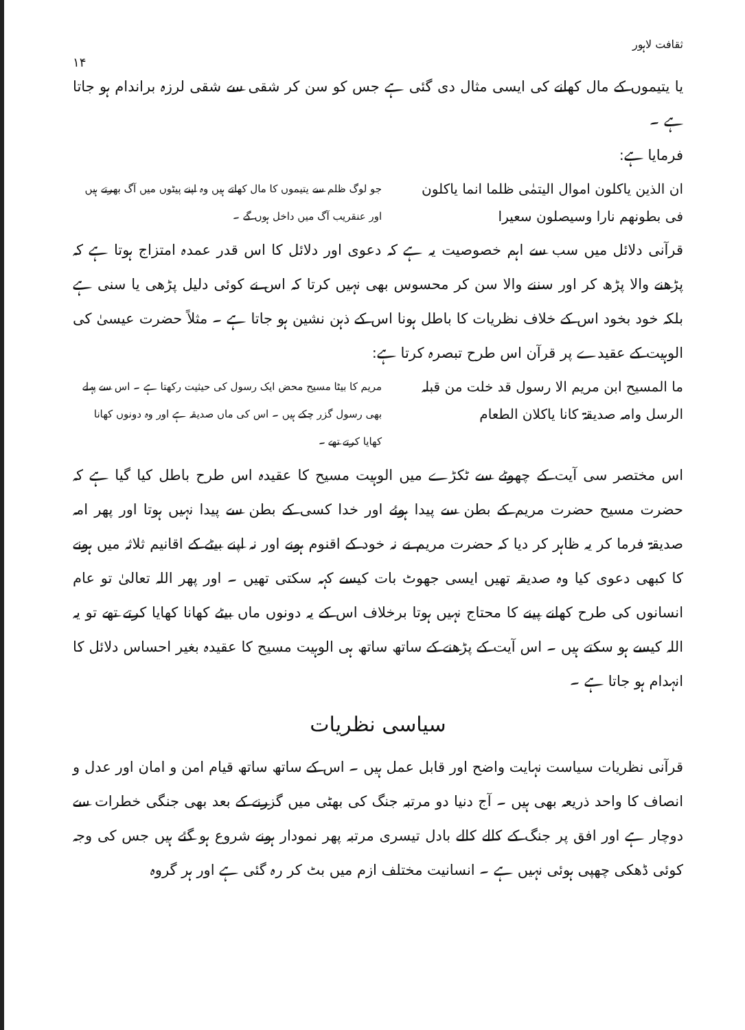ثقافت لاہور
۱۴
یا یتیموں کے مال کھانے کی ایسی مثال دی گئی ہے جس کو سن کر شقی سے شقی لرزہ براندام ہو جاتا ہے ۔
فرمایا ہے:
ان الذین یاکلون اموال الیتمٰی ظلما انما یاکلون فی بطونھم نارا وسیصلون سعیرا
جو لوگ ظلم سے یتیموں کا مال کھاتے ہیں وہ اپنے پیٹوں میں آگ بھرتے ہیں اور عنقریب آگ میں داخل ہوں گے ۔
قرآنی دلائل میں سب سے اہم خصوصیت یہ ہے کہ دعوی اور دلائل کا اس قدر عمدہ امتزاج ہوتا ہے کہ پڑھنے والا پڑھ کر اور سننے والا سن کر محسوس بھی نہیں کرتا کہ اس نے کوئی دلیل پڑھی یا سنی ہے بلکہ خود بخود اس کے خلاف نظریات کا باطل ہونا اس کے ذہن نشین ہو جاتا ہے ۔ مثلاً حضرت عیسیٰ کی الوہیت کے عقیدے پر قرآن اس طرح تبصرہ کرتا ہے:
ما المسیح ابن مریم الا رسول قد خلت من قبلہ الرسل وامہ صدیقۃ کانا یاکلان الطعام
مریم کا بیٹا مسیح محض ایک رسول کی حیثیت رکھتا ہے ۔ اس سے پہلے بھی رسول گزر چکے ہیں ۔ اس کی ماں صدیقہ ہے اور وہ دونوں کھانا کھایا کرتے تھے ۔
اس مختصر سی آیت کے چھوٹے سے ٹکڑے میں الوہیت مسیح کا عقیدہ اس طرح باطل کیا گیا ہے کہ حضرت مسیح حضرت مریم کے بطن سے پیدا ہوئے اور خدا کسی کے بطن سے پیدا نہیں ہوتا اور پھر امہ صدیقۃ فرما کر یہ ظاہر کر دیا کہ حضرت مریم نے نہ خود کے اقنوم ہونے اور نہ اپنے بیٹے کے اقانیم ثلاثہ میں ہونے کا کبھی دعوی کیا وہ صدیقہ تھیں ایسی جھوٹ بات کیسے کہہ سکتی تھیں ۔ اور پھر اللہ تعالیٰ تو عام انسانوں کی طرح کھانے پینے کا محتاج نہیں ہوتا برخلاف اس کے یہ دونوں ماں بیٹے کھانا کھایا کرتے تھے تو یہ اللہ کیسے ہو سکتے ہیں ۔ اس آیت کے پڑھنے کے ساتھ ساتھ ہی الوہیت مسیح کا عقیدہ بغیر احساس دلائل کا انہدام ہو جاتا ہے ۔
سیاسی نظریات
قرآنی نظریات سیاست نہایت واضح اور قابل عمل ہیں ۔ اس کے ساتھ ساتھ قیام امن و امان اور عدل و انصاف کا واحد ذریعہ بھی ہیں ۔ آج دنیا دو مرتبہ جنگ کی بھٹی میں گزرنے کے بعد بھی جنگی خطرات سے دوچار ہے اور افق پر جنگ کے کالے کالے بادل تیسری مرتبہ پھر نمودار ہونے شروع ہو گئے ہیں جس کی وجہ کوئی ڈھکی چھپی ہوئی نہیں ہے ۔ انسانیت مختلف ازم میں بٹ کر رہ گئی ہے اور ہر گروہ